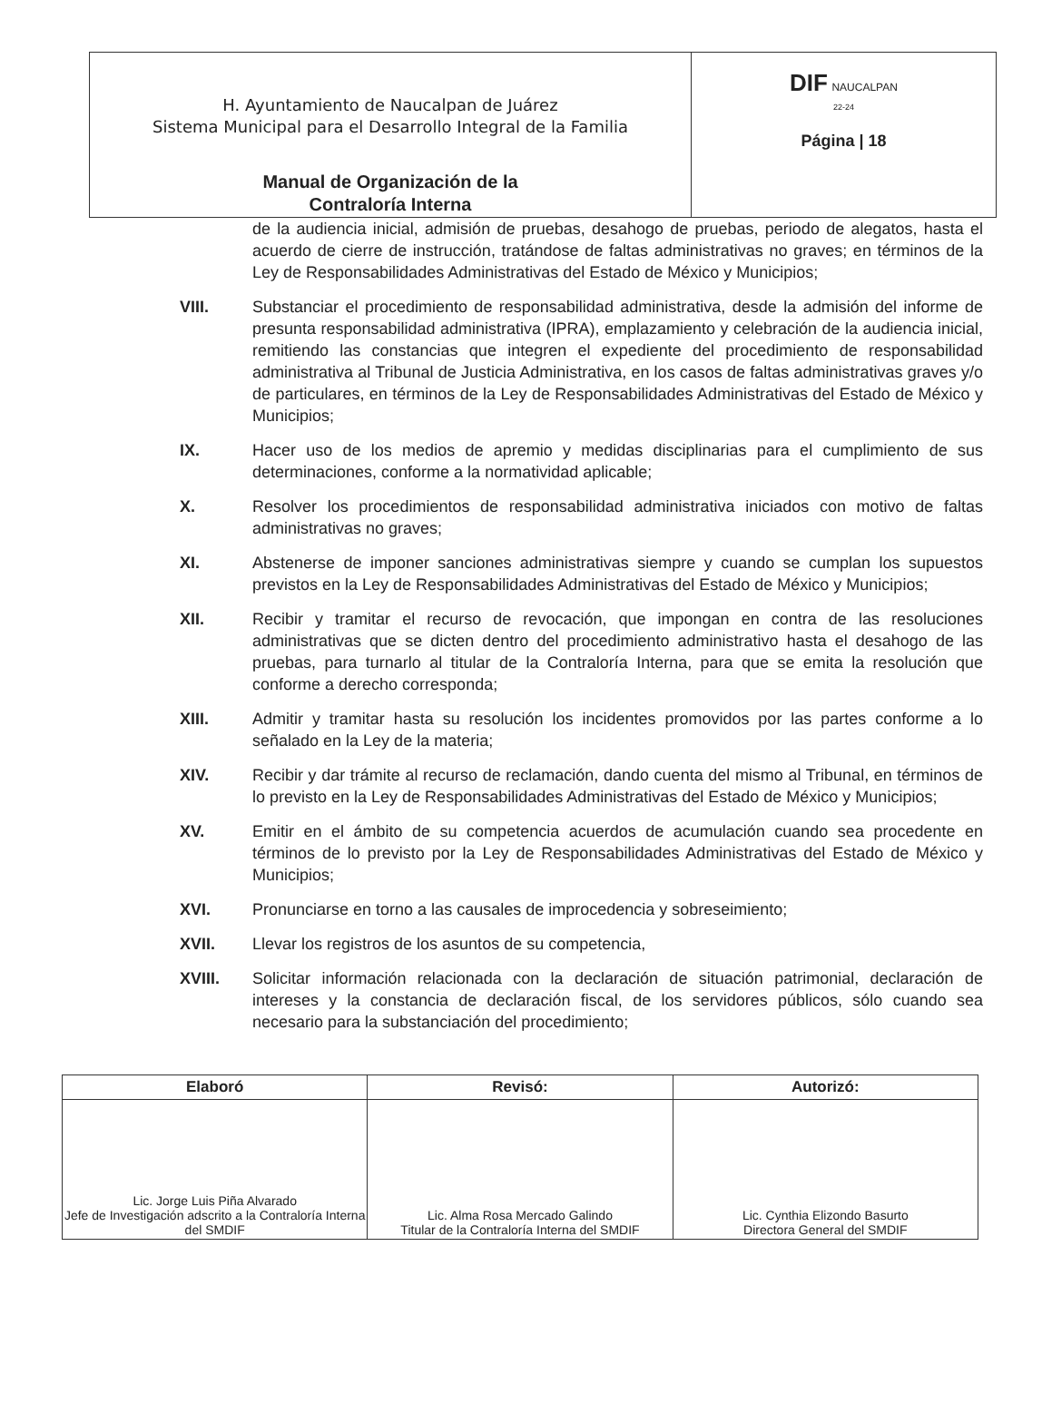| H. Ayuntamiento de Naucalpan de Juárez Sistema Municipal para el Desarrollo Integral de la Familia Manual de Organización de la Contraloría Interna | DIF NAUCALPAN 22-24 Página / 18 |
de la audiencia inicial, admisión de pruebas, desahogo de pruebas, periodo de alegatos, hasta el acuerdo de cierre de instrucción, tratándose de faltas administrativas no graves; en términos de la Ley de Responsabilidades Administrativas del Estado de México y Municipios;
VIII. Substanciar el procedimiento de responsabilidad administrativa, desde la admisión del informe de presunta responsabilidad administrativa (IPRA), emplazamiento y celebración de la audiencia inicial, remitiendo las constancias que integren el expediente del procedimiento de responsabilidad administrativa al Tribunal de Justicia Administrativa, en los casos de faltas administrativas graves y/o de particulares, en términos de la Ley de Responsabilidades Administrativas del Estado de México y Municipios;
IX. Hacer uso de los medios de apremio y medidas disciplinarias para el cumplimiento de sus determinaciones, conforme a la normatividad aplicable;
X. Resolver los procedimientos de responsabilidad administrativa iniciados con motivo de faltas administrativas no graves;
XI. Abstenerse de imponer sanciones administrativas siempre y cuando se cumplan los supuestos previstos en la Ley de Responsabilidades Administrativas del Estado de México y Municipios;
XII. Recibir y tramitar el recurso de revocación, que impongan en contra de las resoluciones administrativas que se dicten dentro del procedimiento administrativo hasta el desahogo de las pruebas, para turnarlo al titular de la Contraloría Interna, para que se emita la resolución que conforme a derecho corresponda;
XIII. Admitir y tramitar hasta su resolución los incidentes promovidos por las partes conforme a lo señalado en la Ley de la materia;
XIV. Recibir y dar trámite al recurso de reclamación, dando cuenta del mismo al Tribunal, en términos de lo previsto en la Ley de Responsabilidades Administrativas del Estado de México y Municipios;
XV. Emitir en el ámbito de su competencia acuerdos de acumulación cuando sea procedente en términos de lo previsto por la Ley de Responsabilidades Administrativas del Estado de México y Municipios;
XVI. Pronunciarse en torno a las causales de improcedencia y sobreseimiento;
XVII. Llevar los registros de los asuntos de su competencia,
XVIII. Solicitar información relacionada con la declaración de situación patrimonial, declaración de intereses y la constancia de declaración fiscal, de los servidores públicos, sólo cuando sea necesario para la substanciación del procedimiento;
| Elaboró | Revisó: | Autorizó: |
| --- | --- | --- |
| Lic. Jorge Luis Piña Alvarado Jefe de Investigación adscrito a la Contraloría Interna del SMDIF | Lic. Alma Rosa Mercado Galindo Titular de la Contraloría Interna del SMDIF | Lic. Cynthia Elizondo Basurto Directora General del SMDIF |